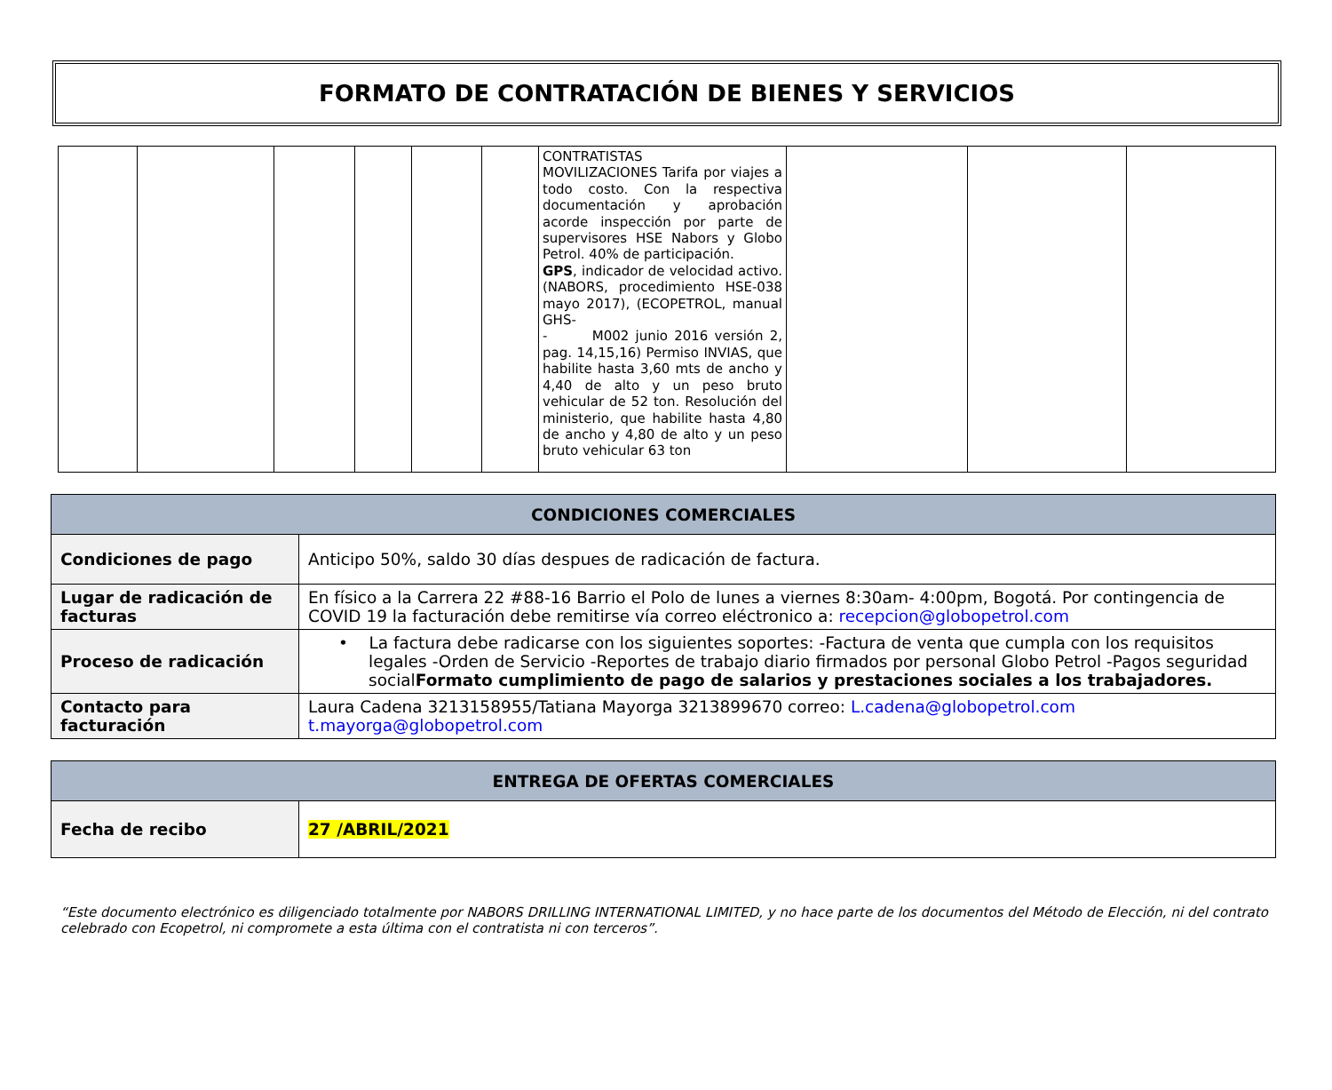FORMATO DE CONTRATACIÓN DE BIENES Y SERVICIOS
| | | | | | | CONTRATISTAS MOVILIZACIONES Tarifa por viajes a todo costo. Con la respectiva documentación y aprobación acorde inspección por parte de supervisores HSE Nabors y Globo Petrol. 40% de participación. GPS , indicador de velocidad activo. (NABORS, procedimiento HSE-038 mayo 2017), (ECOPETROL, manual GHS- - M002 junio 2016 versión 2, pag. 14,15,16) Permiso INVIAS, que habilite hasta 3,60 mts de ancho y 4,40 de alto y un peso bruto vehicular de 52 ton. Resolución del ministerio, que habilite hasta 4,80 de ancho y 4,80 de alto y un peso bruto vehicular 63 ton | | | |
| CONDICIONES COMERCIALES | |
| --- | --- |
| Condiciones de pago | Anticipo 50%, saldo 30 días despues de radicación de factura. |
| Lugar de radicación de facturas | En físico a la Carrera 22 #88-16 Barrio el Polo de lunes a viernes 8:30am- 4:00pm, Bogotá. Por contingencia de COVID 19 la facturación debe remitirse vía correo eléctronico a: recepcion@globopetrol.com |
| Proceso de radicación | • La factura debe radicarse con los siguientes soportes: -Factura de venta que cumpla con los requisitos legales -Orden de Servicio -Reportes de trabajo diario firmados por personal Globo Petrol -Pagos seguridad social Formato cumplimiento de pago de salarios y prestaciones sociales a los trabajadores. |
| Contacto para facturación | Laura Cadena 3213158955/Tatiana Mayorga 3213899670 correo: L.cadena@globopetrol.com t.mayorga@globopetrol.com |
| ENTREGA DE OFERTAS COMERCIALES | |
| --- | --- |
| Fecha de recibo | 27 /ABRIL/2021 |
“Este documento electrónico es diligenciado totalmente por NABORS DRILLING INTERNATIONAL LIMITED, y no hace parte de los documentos del Método de Elección, ni del contrato celebrado con Ecopetrol, ni compromete a esta última con el contratista ni con terceros”.